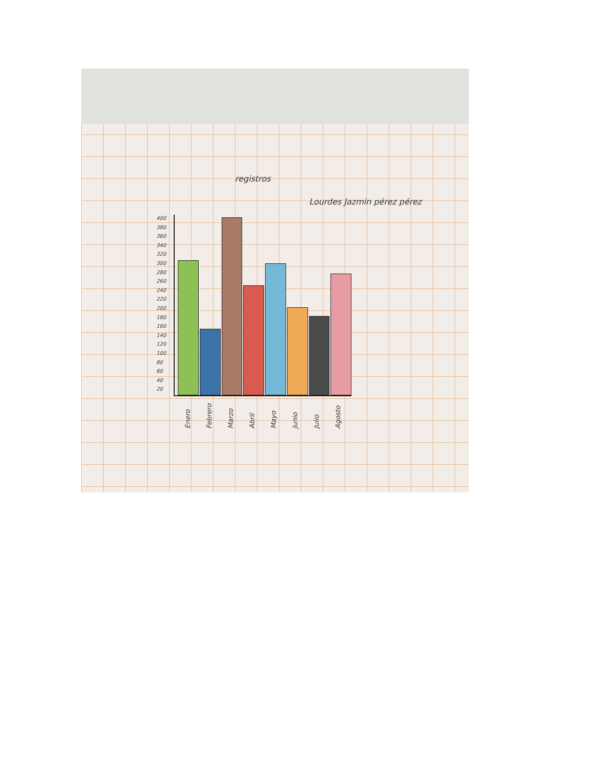registros
Lourdes Jazmin pérez pérez
400
380
360
340
320
300
280
260
240
220
200
180
160
140
120
100
80
60
40
20
Enero Febrero Marzo Abril Mayo Junio Julio Agosto